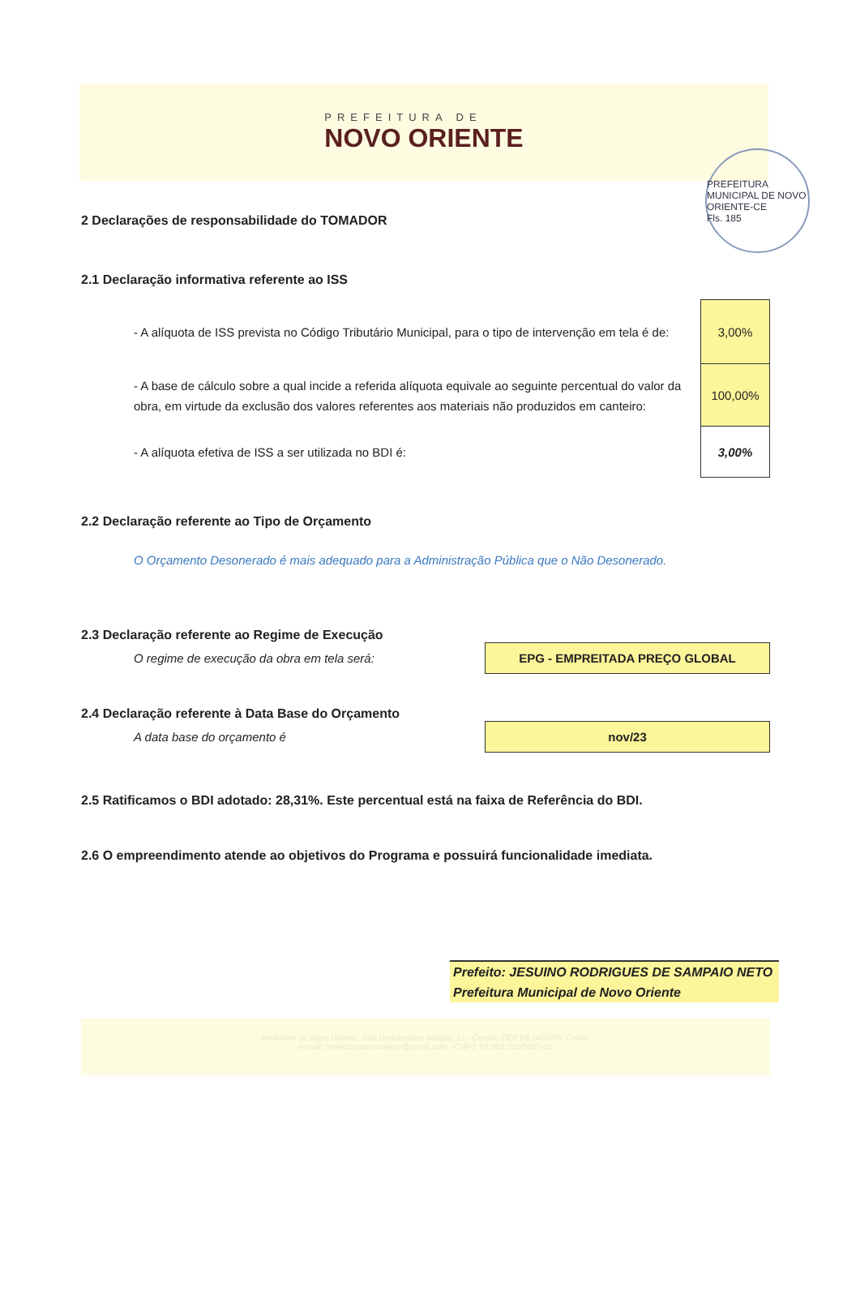PREFEITURA DE
NOVO ORIENTE
PREFEITURA MUNICIPAL DE NOVO ORIENTE-CE
Fls. 185
2 Declarações de responsabilidade do TOMADOR
2.1 Declaração informativa referente ao ISS
- A alíquota de ISS prevista no Código Tributário Municipal, para o tipo de intervenção em tela é de:
3,00%
- A base de cálculo sobre a qual incide a referida alíquota equivale ao seguinte percentual do valor da obra, em virtude da exclusão dos valores referentes aos materiais não produzidos em canteiro:
100,00%
- A alíquota efetiva de ISS a ser utilizada no BDI é:
3,00%
2.2 Declaração referente ao Tipo de Orçamento
O Orçamento Desonerado é mais adequado para a Administração Pública que o Não Desonerado.
2.3 Declaração referente ao Regime de Execução
O regime de execução da obra em tela será:
EPG - EMPREITADA PREÇO GLOBAL
2.4 Declaração referente à Data Base do Orçamento
A data base do orçamento é
nov/23
2.5 Ratificamos o BDI adotado: 28,31%. Este percentual está na faixa de Referência do BDI.
2.6 O empreendimento atende ao objetivos do Programa e possuirá funcionalidade imediata.
Prefeito: JESUINO RODRIGUES DE SAMPAIO NETO
Prefeitura Municipal de Novo Oriente
Prefeitura de Novo Oriente, Rua Deocleciano Aragão, 15 - Centro, CEP 63.740-000, Ceará.
e-mail: prefeituranovooriente@gmail.com - CNPJ: 07.982.010/0001-10